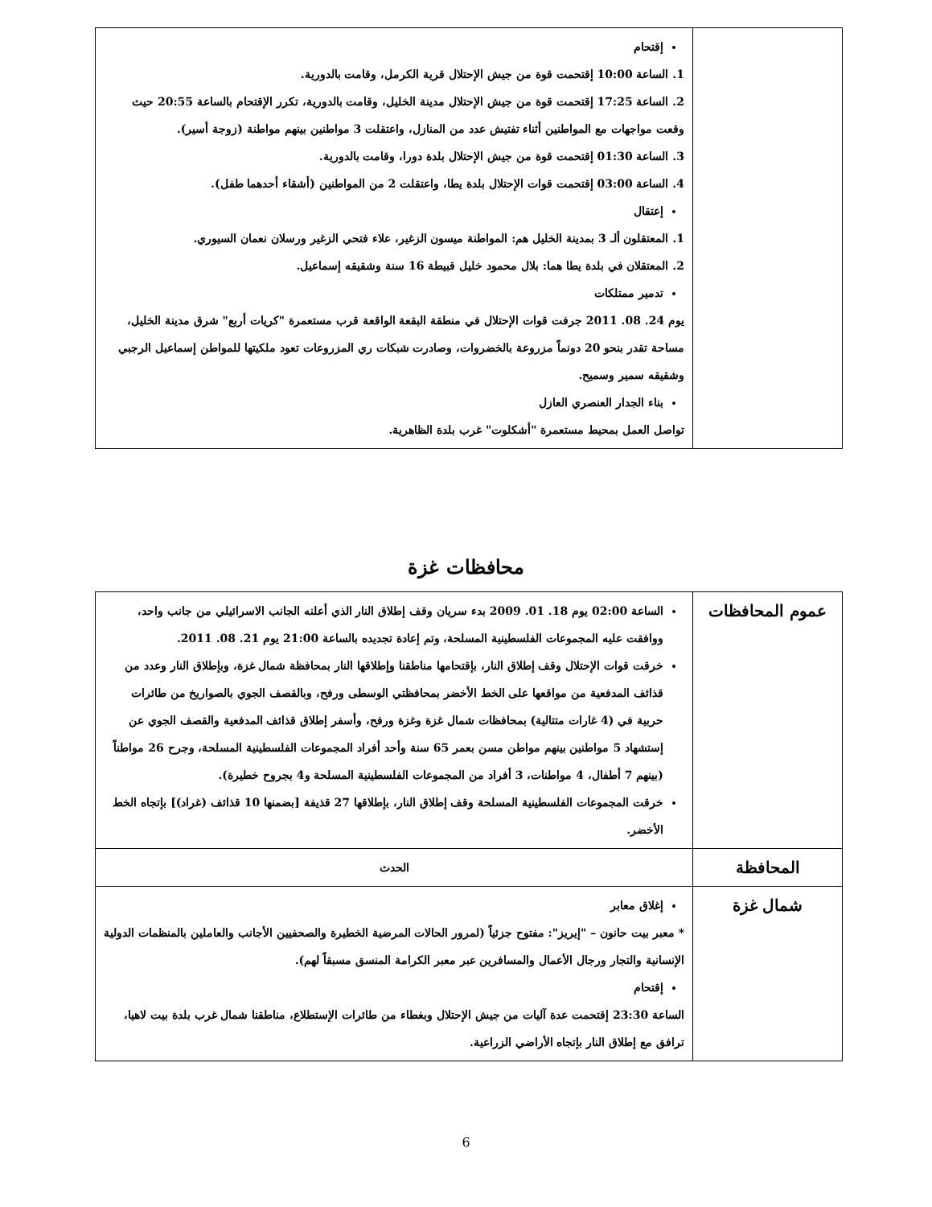| | إقتحام 1. الساعة 10:00 إقتحمت قوة من جيش الإحتلال قرية الكرمل، وقامت بالدورية. 2. الساعة 17:25 إقتحمت قوة من جيش الإحتلال مدينة الخليل، وقامت بالدورية، تكرر الإقتحام بالساعة 20:55 حيث وقعت مواجهات مع المواطنين أثناء تفتيش عدد من المنازل، واعتقلت 3 مواطنين بينهم مواطنة (زوجة أسير). 3. الساعة 01:30 إقتحمت قوة من جيش الإحتلال بلدة دورا، وقامت بالدورية. 4. الساعة 03:00 إقتحمت قوات الإحتلال بلدة يطا، واعتقلت 2 من المواطنين (أشقاء أحدهما طفل). إعتقال 1. المعتقلون ألـ 3 بمدينة الخليل هم: المواطنة ميسون الزغير، علاء فتحي الزغير ورسلان نعمان السيوري. 2. المعتقلان في بلدة يطا هما: بلال محمود خليل قبيطة 16 سنة وشقيقه إسماعيل. تدمير ممتلكات يوم 24. 08. 2011 جرفت قوات الإحتلال في منطقة البقعة الواقعة قرب مستعمرة "كريات أربع" شرق مدينة الخليل، مساحة تقدر بنحو 20 دونماً مزروعة بالخضروات، وصادرت شبكات ري المزروعات تعود ملكيتها للمواطن إسماعيل الرجبي وشقيقه سمير وسميح. بناء الجدار العنصري العازل تواصل العمل بمحيط مستعمرة "أشكلوت" غرب بلدة الظاهرية. |
محافظات غزة
| عموم المحافظات | الساعة 02:00 يوم 18. 01. 2009 بدء سريان وقف إطلاق النار الذي أعلنه الجانب الاسرائيلي من جانب واحد، ووافقت عليه المجموعات الفلسطينية المسلحة، وتم إعادة تجديده بالساعة 21:00 يوم 21. 08. 2011. خرقت قوات الإحتلال وقف إطلاق النار، بإقتحامها مناطقنا وإطلاقها النار بمحافظة شمال غزة، وبإطلاق النار وعدد من قذائف المدفعية من مواقعها على الخط الأخضر بمحافظتي الوسطى ورفح، وبالقصف الجوي بالصواريخ من طائرات حربية في (4 غارات متتالية) بمحافظات شمال غزة وغزة ورفح، وأسفر إطلاق قذائف المدفعية والقصف الجوي عن إستشهاد 5 مواطنين بينهم مواطن مسن بعمر 65 سنة وأحد أفراد المجموعات الفلسطينية المسلحة، وجرح 26 مواطناً (بينهم 7 أطفال، 4 مواطنات، 3 أفراد من المجموعات الفلسطينية المسلحة و4 بجروح خطيرة). خرقت المجموعات الفلسطينية المسلحة وقف إطلاق النار، بإطلاقها 27 قذيفة [بضمنها 10 قذائف (غراد)] بإتجاه الخط الأخضر. |
| المحافظة | الحدث |
| شمال غزة | إغلاق معابر * معبر بيت حانون – "إيريز": مفتوح جزئياً (لمرور الحالات المرضية الخطيرة والصحفيين الأجانب والعاملين بالمنظمات الدولية الإنسانية والتجار ورجال الأعمال والمسافرين عبر معبر الكرامة المنسق مسبقاً لهم). إقتحام الساعة 23:30 إقتحمت عدة آليات من جيش الإحتلال وبغطاء من طائرات الإستطلاع، مناطقنا شمال غرب بلدة بيت لاهيا، ترافق مع إطلاق النار بإتجاه الأراضي الزراعية. |
6